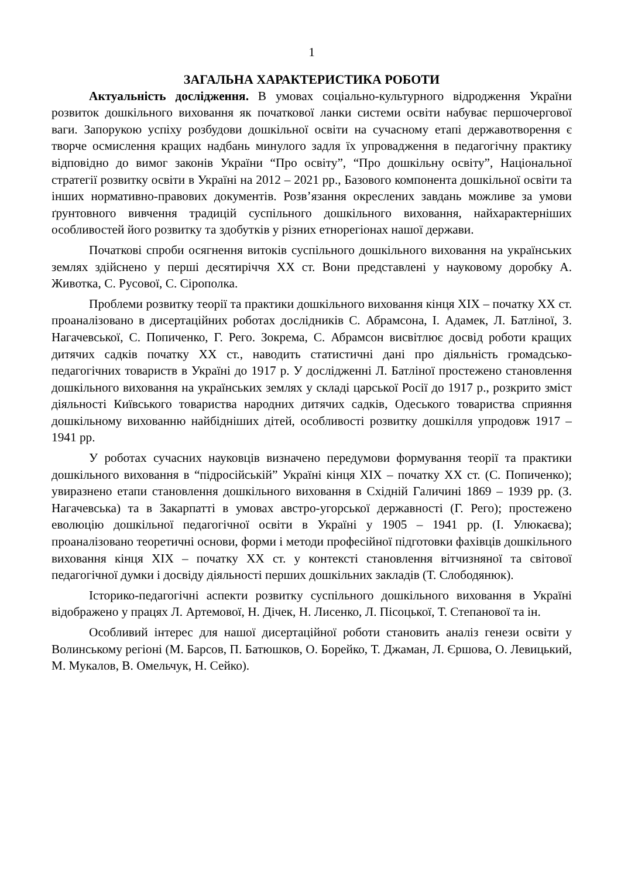1
ЗАГАЛЬНА ХАРАКТЕРИСТИКА РОБОТИ
Актуальність дослідження. В умовах соціально-культурного відродження України розвиток дошкільного виховання як початкової ланки системи освіти набуває першочергової ваги. Запорукою успіху розбудови дошкільної освіти на сучасному етапі державотворення є творче осмислення кращих надбань минулого задля їх упровадження в педагогічну практику відповідно до вимог законів України “Про освіту”, “Про дошкільну освіту”, Національної стратегії розвитку освіти в Україні на 2012 – 2021 рр., Базового компонента дошкільної освіти та інших нормативно-правових документів. Розв’язання окреслених завдань можливе за умови ґрунтовного вивчення традицій суспільного дошкільного виховання, найхарактерніших особливостей його розвитку та здобутків у різних етнорегіонах нашої держави.
Початкові спроби осягнення витоків суспільного дошкільного виховання на українських землях здійснено у перші десятиріччя ХХ ст. Вони представлені у науковому доробку А. Животка, С. Русової, С. Сірополка.
Проблеми розвитку теорії та практики дошкільного виховання кінця ХІХ – початку ХХ ст. проаналізовано в дисертаційних роботах дослідників С. Абрамсона, І. Адамек, Л. Батліної, З. Нагачевської, С. Попиченко, Г. Рего. Зокрема, С. Абрамсон висвітлює досвід роботи кращих дитячих садків початку ХХ ст., наводить статистичні дані про діяльність громадсько-педагогічних товариств в Україні до 1917 р. У дослідженні Л. Батліної простежено становлення дошкільного виховання на українських землях у складі царської Росії до 1917 р., розкрито зміст діяльності Київського товариства народних дитячих садків, Одеського товариства сприяння дошкільному вихованню найбідніших дітей, особливості розвитку дошкілля упродовж 1917 – 1941 рр.
У роботах сучасних науковців визначено передумови формування теорії та практики дошкільного виховання в “підросійській” Україні кінця ХІХ – початку ХХ ст. (С. Попиченко); увиразнено етапи становлення дошкільного виховання в Східній Галичині 1869 – 1939 рр. (З. Нагачевська) та в Закарпатті в умовах австро-угорської державності (Г. Рего); простежено еволюцію дошкільної педагогічної освіти в Україні у 1905 – 1941 рр. (І. Улюкаєва); проаналізовано теоретичні основи, форми і методи професійної підготовки фахівців дошкільного виховання кінця ХІХ – початку ХХ ст. у контексті становлення вітчизняної та світової педагогічної думки і досвіду діяльності перших дошкільних закладів (Т. Слободянюк).
Історико-педагогічні аспекти розвитку суспільного дошкільного виховання в Україні відображено у працях Л. Артемової, Н. Дічек, Н. Лисенко, Л. Пісоцької, Т. Степанової та ін.
Особливий інтерес для нашої дисертаційної роботи становить аналіз генези освіти у Волинському регіоні (М. Барсов, П. Батюшков, О. Борейко, Т. Джаман, Л. Єршова, О. Левицький, М. Мукалов, В. Омельчук, Н. Сейко).